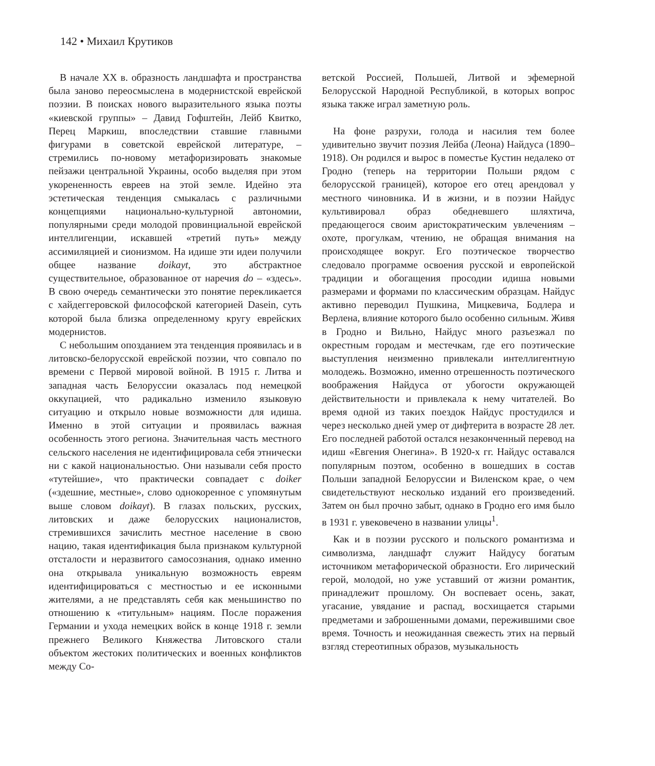142 • Михаил Крутиков
В начале XX в. образность ландшафта и пространства была заново переосмыслена в модернистской еврейской поэзии. В поисках нового выразительного языка поэты «киевской группы» – Давид Гофштейн, Лейб Квитко, Перец Маркиш, впоследствии ставшие главными фигурами в советской еврейской литературе, – стремились по-новому метафоризировать знакомые пейзажи центральной Украины, особо выделяя при этом укорененность евреев на этой земле. Идейно эта эстетическая тенденция смыкалась с различными концепциями национально-культурной автономии, популярными среди молодой провинциальной еврейской интеллигенции, искавшей «третий путь» между ассимиляцией и сионизмом. На идише эти идеи получили общее название doikayt, это абстрактное существительное, образованное от наречия do – «здесь». В свою очередь семантически это понятие перекликается с хайдеггеровской философской категорией Dasein, суть которой была близка определенному кругу еврейских модернистов.
С небольшим опозданием эта тенденция проявилась и в литовско-белорусской еврейской поэзии, что совпало по времени с Первой мировой войной. В 1915 г. Литва и западная часть Белоруссии оказалась под немецкой оккупацией, что радикально изменило языковую ситуацию и открыло новые возможности для идиша. Именно в этой ситуации и проявилась важная особенность этого региона. Значительная часть местного сельского населения не идентифицировала себя этнически ни с какой национальностью. Они называли себя просто «тутейшие», что практически совпадает с doiker («здешние, местные», слово однокоренное с упомянутым выше словом doikayt). В глазах польских, русских, литовских и даже белорусских националистов, стремившихся зачислить местное население в свою нацию, такая идентификация была признаком культурной отсталости и неразвитого самосознания, однако именно она открывала уникальную возможность евреям идентифицироваться с местностью и ее исконными жителями, а не представлять себя как меньшинство по отношению к «титульным» нациям. После поражения Германии и ухода немецких войск в конце 1918 г. земли прежнего Великого Княжества Литовского стали объектом жестоких политических и военных конфликтов между Со-
ветской Россией, Польшей, Литвой и эфемерной Белорусской Народной Республикой, в которых вопрос языка также играл заметную роль.
На фоне разрухи, голода и насилия тем более удивительно звучит поэзия Лейба (Леона) Найдуса (1890–1918). Он родился и вырос в поместье Кустин недалеко от Гродно (теперь на территории Польши рядом с белорусской границей), которое его отец арендовал у местного чиновника. И в жизни, и в поэзии Найдус культивировал образ обедневшего шляхтича, предающегося своим аристократическим увлечениям – охоте, прогулкам, чтению, не обращая внимания на происходящее вокруг. Его поэтическое творчество следовало программе освоения русской и европейской традиции и обогащения просодии идиша новыми размерами и формами по классическим образцам. Найдус активно переводил Пушкина, Мицкевича, Бодлера и Верлена, влияние которого было особенно сильным. Живя в Гродно и Вильно, Найдус много разъезжал по окрестным городам и местечкам, где его поэтические выступления неизменно привлекали интеллигентную молодежь. Возможно, именно отрешенность поэтического воображения Найдуса от убогости окружающей действительности и привлекала к нему читателей. Во время одной из таких поездок Найдус простудился и через несколько дней умер от дифтерита в возрасте 28 лет. Его последней работой остался незаконченный перевод на идиш «Евгения Онегина». В 1920-х гг. Найдус оставался популярным поэтом, особенно в вошедших в состав Польши западной Белоруссии и Виленском крае, о чем свидетельствуют несколько изданий его произведений. Затем он был прочно забыт, однако в Гродно его имя было в 1931 г. увековечено в названии улицы<sup>1</sup>.
Как и в поэзии русского и польского романтизма и символизма, ландшафт служит Найдусу богатым источником метафорической образности. Его лирический герой, молодой, но уже уставший от жизни романтик, принадлежит прошлому. Он воспевает осень, закат, угасание, увядание и распад, восхищается старыми предметами и заброшенными домами, пережившими свое время. Точность и неожиданная свежесть этих на первый взгляд стереотипных образов, музыкальность